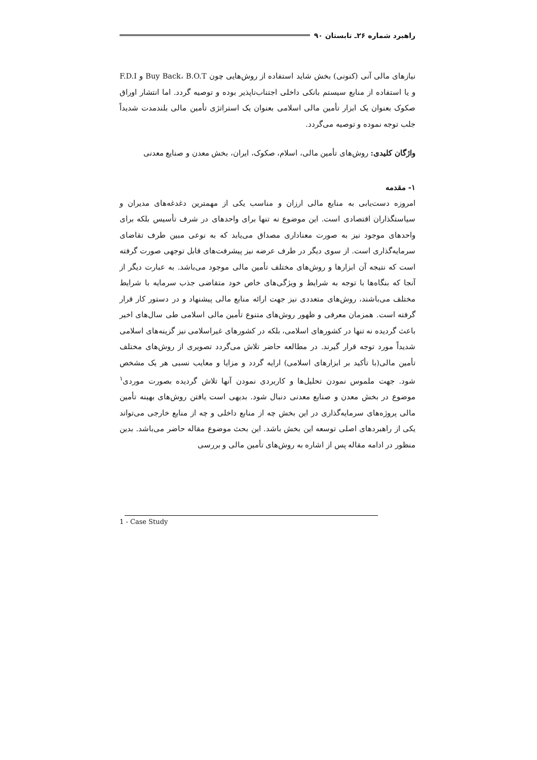راهبرد شماره ۲۶ـ تابستان ۹۰
نیازهای مالی آنی (کنونی) بخش شاید استفاده از روش‌هایی چون Buy Back، B.O.T و F.D.I و یا استفاده از منابع سیستم بانکی داخلی اجتناب‌ناپذیر بوده و توصیه گردد. اما انتشار اوراق صکوک بعنوان یک ابزار تأمین مالی اسلامی بعنوان یک استراتژی تأمین مالی بلندمدت شدیداً جلب توجه نموده و توصیه می‌گردد.
واژگان کلیدی: روش‌های تأمین مالی، اسلام، صکوک، ایران، بخش معدن و صنایع معدنی
۱- مقدمه
امروزه دست‌یابی به منابع مالی ارزان و مناسب یکی از مهمترین دغدغه‌های مدیران و سیاستگذاران اقتصادی است. این موضوع نه تنها برای واحدهای در شرف تأسیس بلکه برای واحدهای موجود نیز به صورت معناداری مصداق می‌یابد که به نوعی مبین طرف تقاضای سرمایه‌گذاری است. از سوی دیگر در طرف عرضه نیز پیشرفت‌های قابل توجهی صورت گرفته است که نتیجه آن ابزارها و روش‌های مختلف تأمین مالی موجود می‌باشد. به عبارت دیگر از آنجا که بنگاه‌ها با توجه به شرایط و ویژگی‌های خاص خود متقاضی جذب سرمایه با شرایط مختلف می‌باشند، روش‌های متعددی نیز جهت ارائه منابع مالی پیشنهاد و در دستور کار قرار گرفته است. همزمان معرفی و ظهور روش‌های متنوع تأمین مالی اسلامی طی سال‌های اخیر باعث گردیده نه تنها در کشورهای اسلامی، بلکه در کشورهای غیراسلامی نیز گزینه‌های اسلامی شدیداً مورد توجه قرار گیرند. در مطالعه حاضر تلاش می‌گردد تصویری از روش‌های مختلف تأمین مالی(با تأکید بر ابزارهای اسلامی) ارایه گردد و مزایا و معایب نسبی هر یک مشخص شود. جهت ملموس نمودن تحلیل‌ها و کاربردی نمودن آنها تلاش گردیده بصورت موردی<sup>۱</sup> موضوع در بخش معدن و صنایع معدنی دنبال شود. بدیهی است یافتن روش‌های بهینه تأمین مالی پروژه‌های سرمایه‌گذاری در این بخش چه از منابع داخلی و چه از منابع خارجی می‌تواند یکی از راهبردهای اصلی توسعه این بخش باشد. این بحث موضوع مقاله حاضر می‌باشد. بدین منظور در ادامه مقاله پس از اشاره به روش‌های تأمین مالی و بررسی
1 - Case Study